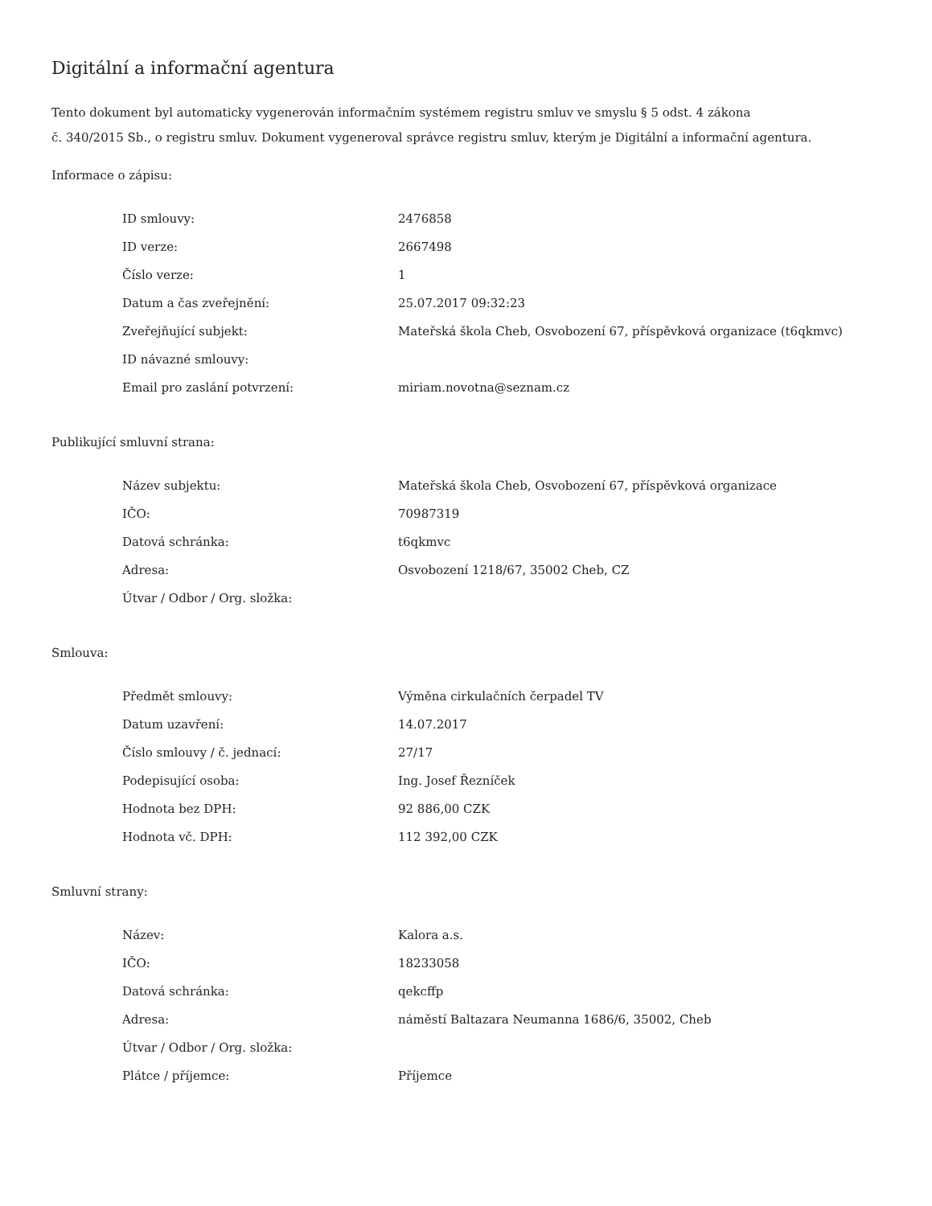Digitální a informační agentura
Tento dokument byl automaticky vygenerován informačním systémem registru smluv ve smyslu § 5 odst. 4 zákona
č. 340/2015 Sb., o registru smluv. Dokument vygeneroval správce registru smluv, kterým je Digitální a informační agentura.
Informace o zápisu:
| ID smlouvy: | 2476858 |
| ID verze: | 2667498 |
| Číslo verze: | 1 |
| Datum a čas zveřejnění: | 25.07.2017 09:32:23 |
| Zveřejňující subjekt: | Mateřská škola Cheb, Osvobození 67, příspěvková organizace (t6qkmvc) |
| ID návazné smlouvy: | |
| Email pro zaslání potvrzení: | miriam.novotna@seznam.cz |
Publikující smluvní strana:
| Název subjektu: | Mateřská škola Cheb, Osvobození 67, příspěvková organizace |
| IČO: | 70987319 |
| Datová schránka: | t6qkmvc |
| Adresa: | Osvobození 1218/67, 35002 Cheb, CZ |
| Útvar / Odbor / Org. složka: | |
Smlouva:
| Předmět smlouvy: | Výměna cirkulačních čerpadel TV |
| Datum uzavření: | 14.07.2017 |
| Číslo smlouvy / č. jednací: | 27/17 |
| Podepisující osoba: | Ing. Josef Řezníček |
| Hodnota bez DPH: | 92 886,00 CZK |
| Hodnota vč. DPH: | 112 392,00 CZK |
Smluvní strany:
| Název: | Kalora a.s. |
| IČO: | 18233058 |
| Datová schránka: | qekcffp |
| Adresa: | náměstí Baltazara Neumanna 1686/6, 35002, Cheb |
| Útvar / Odbor / Org. složka: | |
| Plátce / příjemce: | Příjemce |